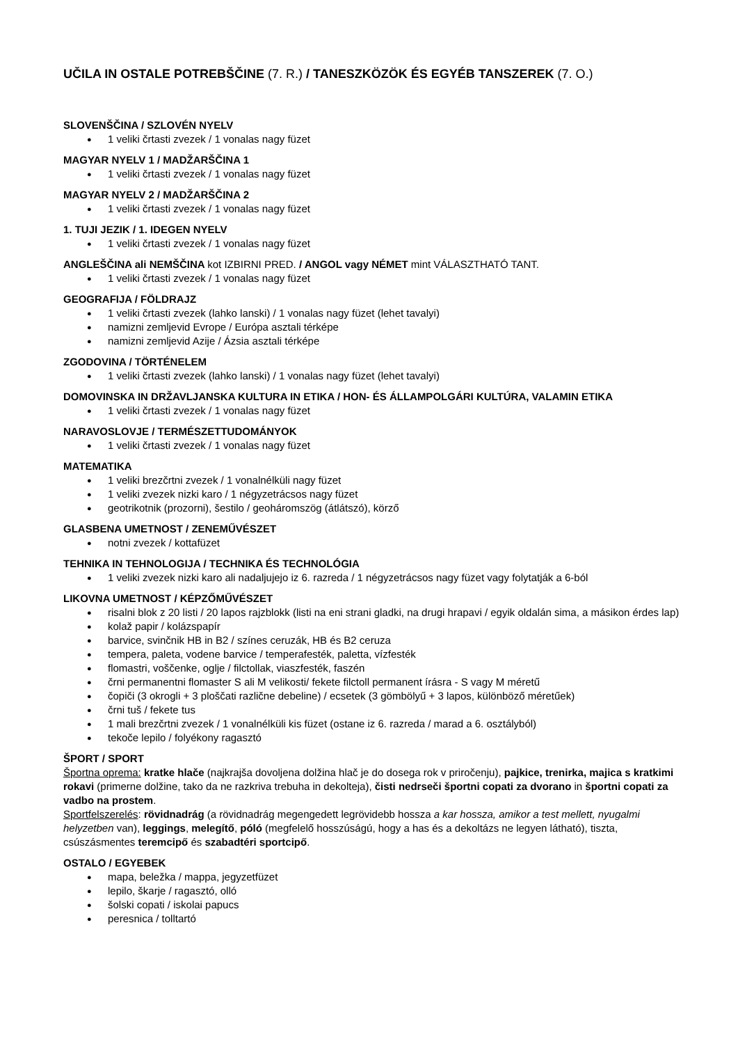UČILA IN OSTALE POTREBŠČINE (7. R.) / TANESZKÖZÖK ÉS EGYÉB TANSZEREK (7. O.)
SLOVENŠČINA / SZLOVÉN NYELV
1 veliki črtasti zvezek / 1 vonalas nagy füzet
MAGYAR NYELV 1 / MADŽARŠČINA 1
1 veliki črtasti zvezek / 1 vonalas nagy füzet
MAGYAR NYELV 2 / MADŽARŠČINA 2
1 veliki črtasti zvezek / 1 vonalas nagy füzet
1. TUJI JEZIK / 1. IDEGEN NYELV
1 veliki črtasti zvezek / 1 vonalas nagy füzet
ANGLEŠČINA ali NEMŠČINA kot IZBIRNI PRED. / ANGOL vagy NÉMET mint VÁLASZTHATÓ TANT.
1 veliki črtasti zvezek / 1 vonalas nagy füzet
GEOGRAFIJA / FÖLDRAJZ
1 veliki črtasti zvezek (lahko lanski) / 1 vonalas nagy füzet (lehet tavalyi)
namizni zemljevid Evrope / Európa asztali térképe
namizni zemljevid Azije / Ázsia asztali térképe
ZGODOVINA / TÖRTÉNELEM
1 veliki črtasti zvezek (lahko lanski) / 1 vonalas nagy füzet (lehet tavalyi)
DOMOVINSKA IN DRŽAVLJANSKA KULTURA IN ETIKA / HON- ÉS ÁLLAMPOLGÁRI KULTÚRA, VALAMIN ETIKA
1 veliki črtasti zvezek / 1 vonalas nagy füzet
NARAVOSLOVJE / TERMÉSZETTUDOMÁNYOK
1 veliki črtasti zvezek / 1 vonalas nagy füzet
MATEMATIKA
1 veliki brezčrtni zvezek / 1 vonalnélküli nagy füzet
1 veliki zvezek nizki karo / 1 négyzetrácsos nagy füzet
geotrikotnik (prozorni), šestilo / geoháromszög (átlátszó), körző
GLASBENA UMETNOST / ZENEMŰVÉSZET
notni zvezek / kottafüzet
TEHNIKA IN TEHNOLOGIJA / TECHNIKA ÉS TECHNOLÓGIA
1 veliki zvezek nizki karo ali nadaljujejo iz 6. razreda / 1 négyzetrácsos nagy füzet vagy folytatják a 6-ból
LIKOVNA UMETNOST / KÉPZŐMŰVÉSZET
risalni blok z 20 listi / 20 lapos rajzblokk (listi na eni strani gladki, na drugi hrapavi / egyik oldalán sima, a másikon érdes lap)
kolaž papir / kolázspapír
barvice, svinčnik HB in B2 / színes ceruzák, HB és B2 ceruza
tempera, paleta, vodene barvice / temperafesték, paletta, vízfesték
flomastri, voščenke, oglje / filctollak, viaszfesték, faszén
črni permanentni flomaster S ali M velikosti/ fekete filctoll permanent írásra - S vagy M méretű
čopiči (3 okrogli + 3 ploščati različne debeline) / ecsetek (3 gömbölyű + 3 lapos, különböző méretűek)
črni tuš / fekete tus
1 mali brezčrtni zvezek / 1 vonalnélküli kis füzet (ostane iz 6. razreda / marad a 6. osztályból)
tekoče lepilo / folyékony ragasztó
ŠPORT / SPORT
Športna oprema: kratke hlače (najkrajša dovoljena dolžina hlač je do dosega rok v priročenju), pajkice, trenirka, majica s kratkimi rokavi (primerne dolžine, tako da ne razkriva trebuha in dekolteja), čisti nedrseči športni copati za dvorano in športni copati za vadbo na prostem.
Sportfelszerelés: rövidnadrág (a rövidnadrág megengedett legrövidebb hossza a kar hossza, amikor a test mellett, nyugalmi helyzetben van), leggings, melegítő, póló (megfelelő hosszúságú, hogy a has és a dekoltázs ne legyen látható), tiszta, csúszásmentes teremcipő és szabadtéri sportcipő.
OSTALO / EGYEBEK
mapa, beležka / mappa, jegyzetfüzet
lepilo, škarje / ragasztó, olló
šolski copati / iskolai papucs
peresnica / tolltartó